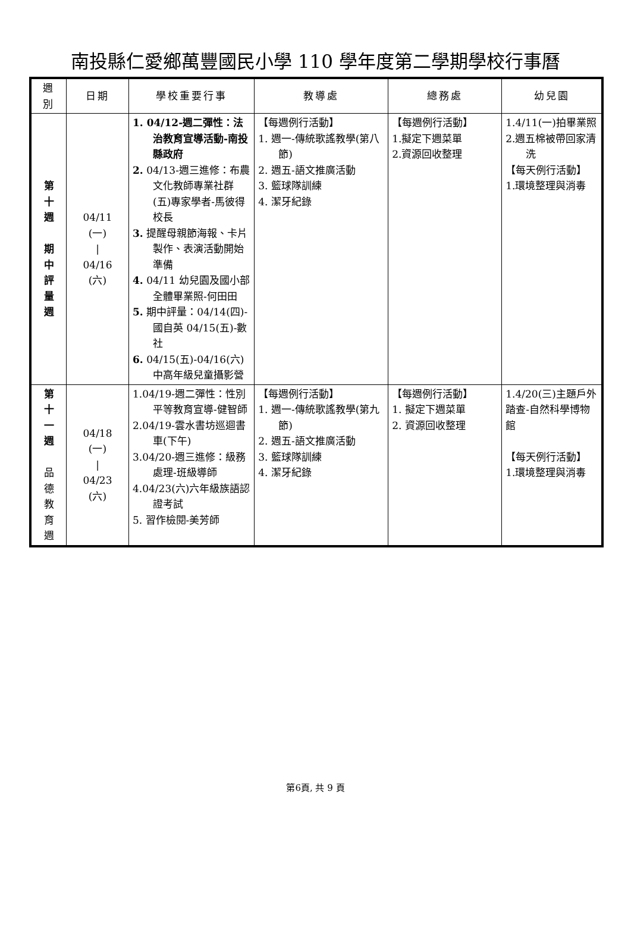南投縣仁愛鄉萬豐國民小學 110 學年度第二學期學校行事曆
| 週 別 | 日期 | 學校重要行事 | 教導處 | 總務處 | 幼兒園 |
| --- | --- | --- | --- | --- | --- |
| 第 十 週 期 中 評 量 週 | 04/11 (一) / 04/16 (六) | 1. 04/12-週二彈性：法治教育宣導活動-南投縣政府 2. 04/13-週三進修：布農文化教師專業社群(五)專家學者-馬彼得校長 3. 提醒母親節海報、卡片製作、表演活動開始準備 4. 04/11 幼兒園及國小部全體畢業照-何田田 5. 期中評量：04/14(四)-國自英 04/15(五)-數社 6. 04/15(五)-04/16(六)中高年級兒童攝影營 | 【每週例行活動】 1. 週一-傳統歌謠教學(第八節) 2. 週五-語文推廣活動 3. 籃球隊訓練 4. 潔牙紀錄 | 【每週例行活動】 1.擬定下週菜單 2.資源回收整理 | 1.4/11(一)拍畢業照 2.週五棉被帶回家清洗 【每天例行活動】 1.環境整理與消毒 |
| 第 十 一 週 品 德 教 育 週 | 04/18 (一) / 04/23 (六) | 1.04/19-週二彈性：性別平等教育宣導-健智師 2.04/19-雲水書坊巡迴書車(下午) 3.04/20-週三進修：級務處理-班級導師 4.04/23(六)六年級族語認證考試 5. 習作檢閱-美芳師 | 【每週例行活動】 1. 週一-傳統歌謠教學(第九節) 2. 週五-語文推廣活動 3. 籃球隊訓練 4. 潔牙紀錄 | 【每週例行活動】 1. 擬定下週菜單 2. 資源回收整理 | 1.4/20(三)主題戶外踏查-自然科學博物館 【每天例行活動】 1.環境整理與消毒 |
第6頁, 共 9 頁